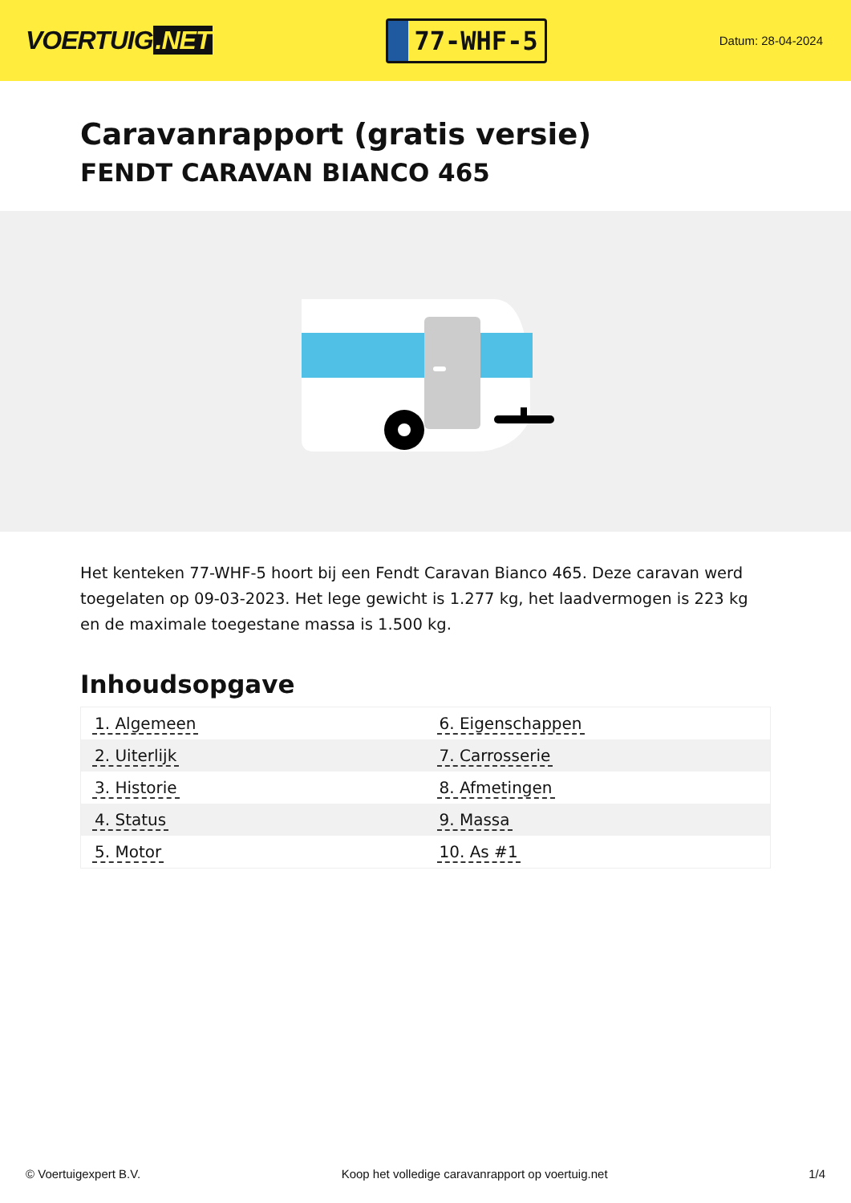VOERTUIG.NET
77-WHF-5
Datum: 28-04-2024
Caravanrapport (gratis versie)
FENDT CARAVAN BIANCO 465
Het kenteken 77-WHF-5 hoort bij een Fendt Caravan Bianco 465. Deze caravan werd toegelaten op 09-03-2023. Het lege gewicht is 1.277 kg, het laadvermogen is 223 kg en de maximale toegestane massa is 1.500 kg.
Inhoudsopgave
| 1. Algemeen | 6. Eigenschappen |
| 2. Uiterlijk | 7. Carrosserie |
| 3. Historie | 8. Afmetingen |
| 4. Status | 9. Massa |
| 5. Motor | 10. As #1 |
© Voertuigexpert B.V. Koop het volledige caravanrapport op voertuig.net 1/4